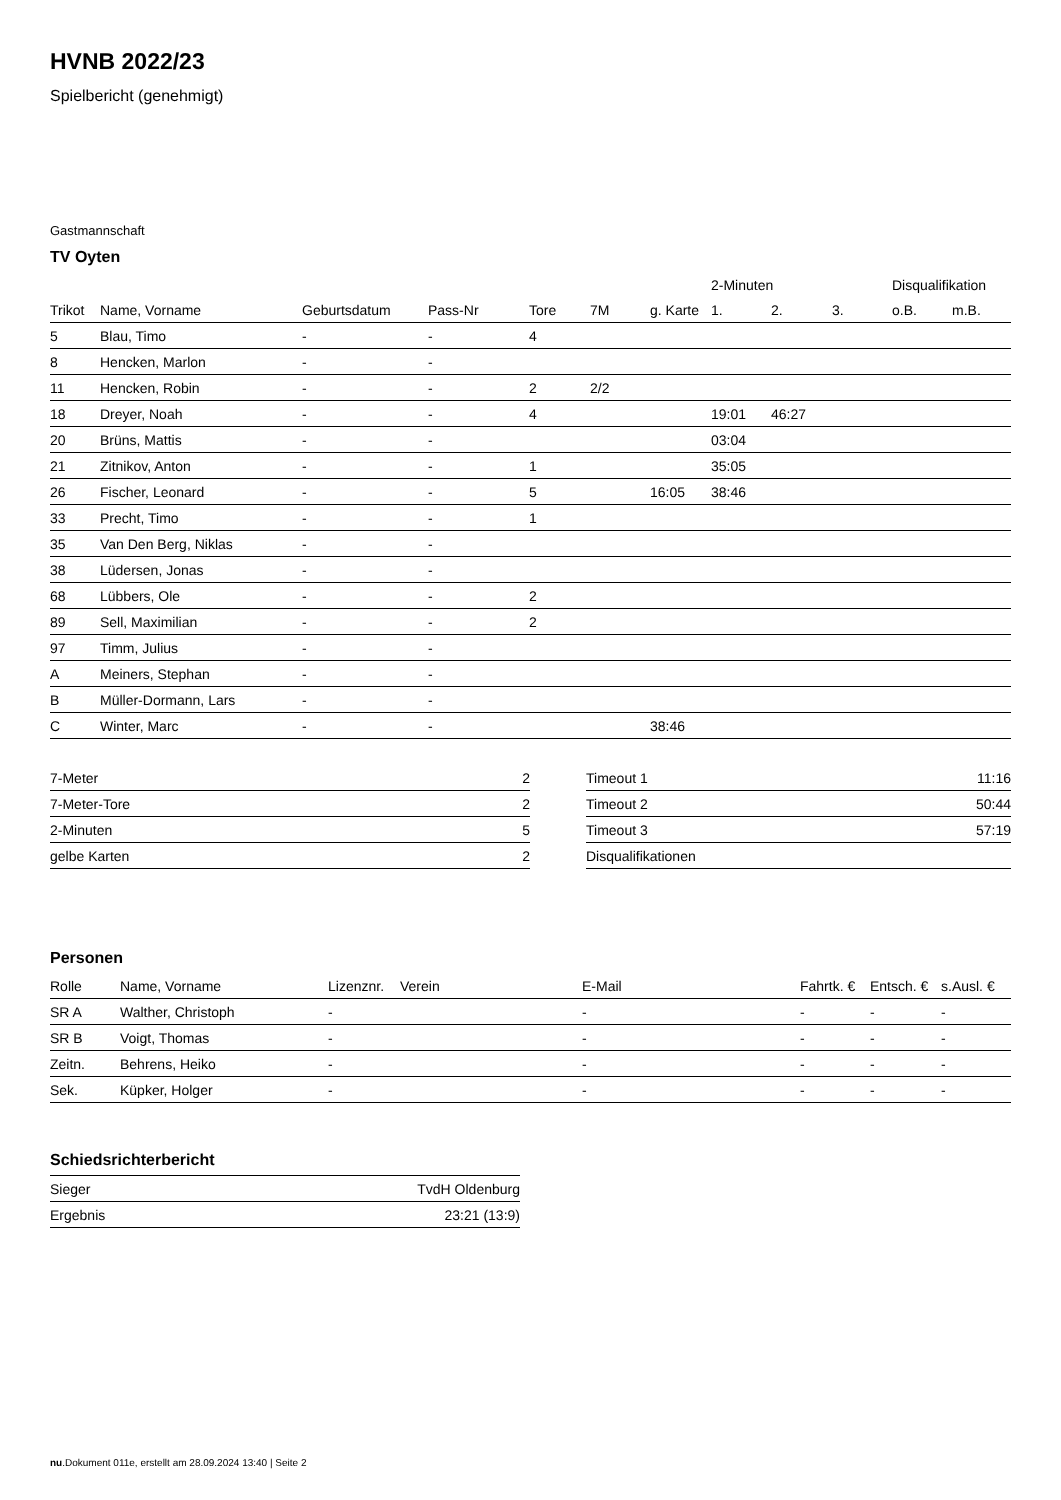HVNB 2022/23
Spielbericht (genehmigt)
Gastmannschaft
TV Oyten
| | | | | | | | 2-Minuten | | | Disqualifikation | |
| --- | --- | --- | --- | --- | --- | --- | --- | --- | --- | --- | --- |
| Trikot | Name, Vorname | Geburtsdatum | Pass-Nr | Tore | 7M | g. Karte | 1. | 2. | 3. | o.B. | m.B. |
| 5 | Blau, Timo | - | - | 4 | | | | | | | |
| 8 | Hencken, Marlon | - | - | | | | | | | | |
| 11 | Hencken, Robin | - | - | 2 | 2/2 | | | | | | |
| 18 | Dreyer, Noah | - | - | 4 | | | 19:01 | 46:27 | | | |
| 20 | Brüns, Mattis | - | - | | | | 03:04 | | | | |
| 21 | Zitnikov, Anton | - | - | 1 | | | 35:05 | | | | |
| 26 | Fischer, Leonard | - | - | 5 | | 16:05 | 38:46 | | | | |
| 33 | Precht, Timo | - | - | 1 | | | | | | | |
| 35 | Van Den Berg, Niklas | - | - | | | | | | | | |
| 38 | Lüdersen, Jonas | - | - | | | | | | | | |
| 68 | Lübbers, Ole | - | - | 2 | | | | | | | |
| 89 | Sell, Maximilian | - | - | 2 | | | | | | | |
| 97 | Timm, Julius | - | - | | | | | | | | |
| A | Meiners, Stephan | - | - | | | | | | | | |
| B | Müller-Dormann, Lars | - | - | | | | | | | | |
| C | Winter, Marc | - | - | | | 38:46 | | | | | |
| 7-Meter | 2 |
| 7-Meter-Tore | 2 |
| 2-Minuten | 5 |
| gelbe Karten | 2 |
| Timeout 1 | 11:16 |
| Timeout 2 | 50:44 |
| Timeout 3 | 57:19 |
| Disqualifikationen | |
Personen
| Rolle | Name, Vorname | Lizenznr. | Verein | E-Mail | Fahrtk. € | Entsch. € | s.Ausl. € |
| --- | --- | --- | --- | --- | --- | --- | --- |
| SR A | Walther, Christoph | - | | - | - | - | - |
| SR B | Voigt, Thomas | - | | - | - | - | - |
| Zeitn. | Behrens, Heiko | - | | - | - | - | - |
| Sek. | Küpker, Holger | - | | - | - | - | - |
Schiedsrichterbericht
| Sieger | TvdH Oldenburg |
| Ergebnis | 23:21 (13:9) |
nu.Dokument 011e, erstellt am 28.09.2024 13:40 | Seite 2